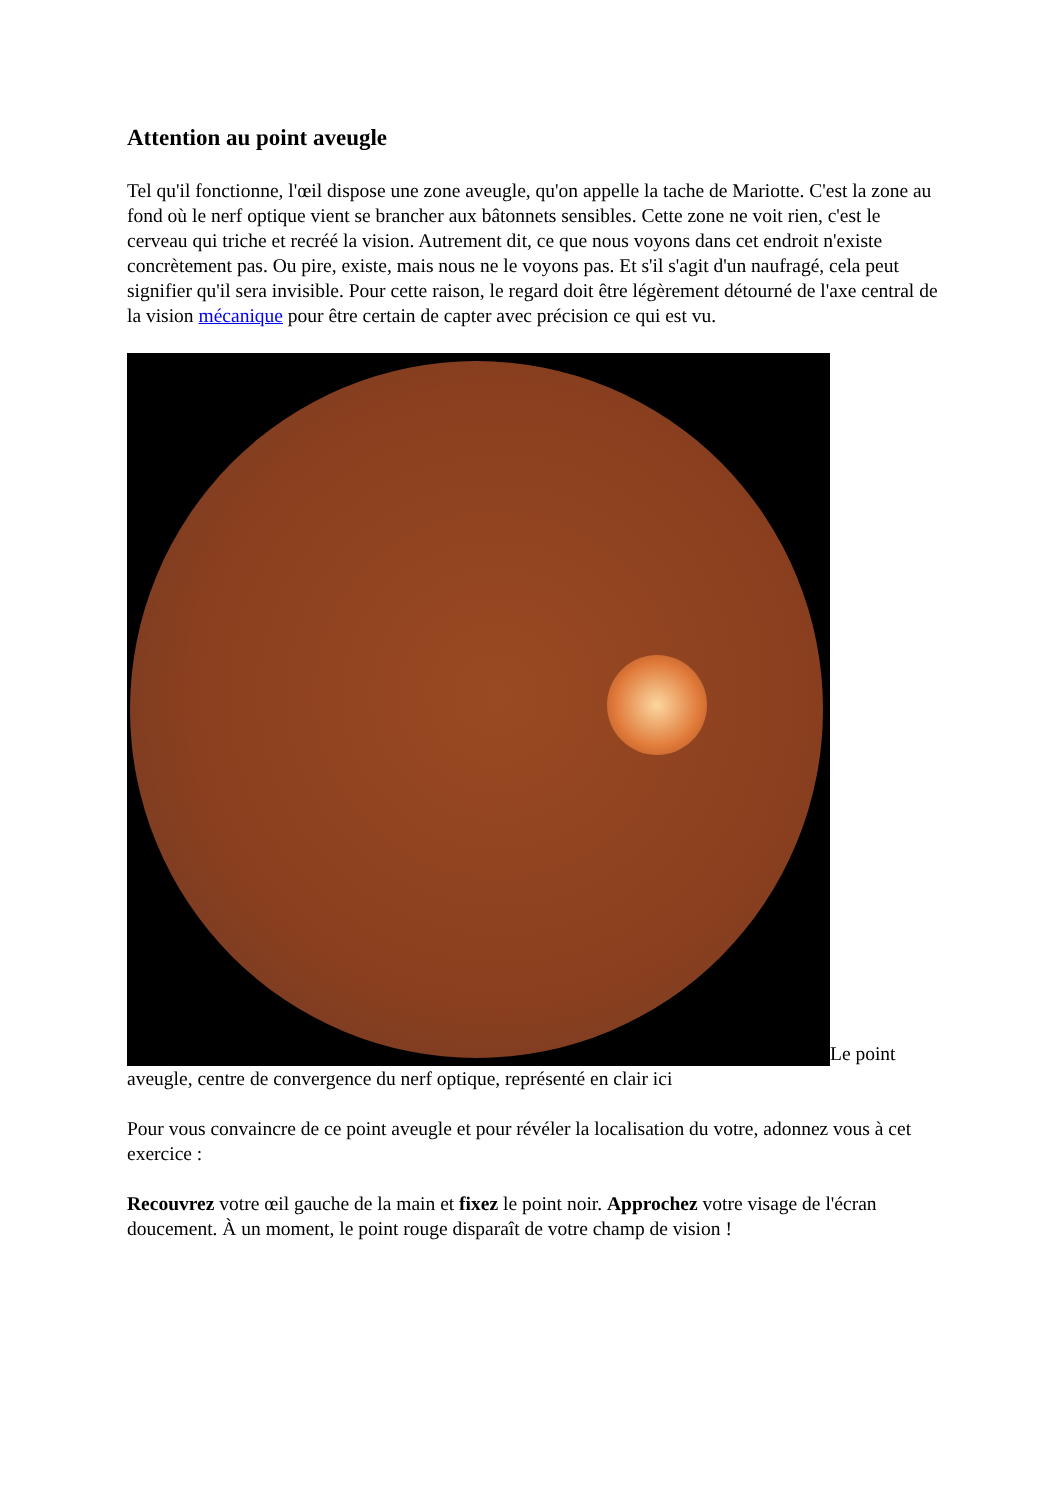Attention au point aveugle
Tel qu'il fonctionne, l'œil dispose une zone aveugle, qu'on appelle la tache de Mariotte. C'est la zone au fond où le nerf optique vient se brancher aux bâtonnets sensibles. Cette zone ne voit rien, c'est le cerveau qui triche et recréé la vision. Autrement dit, ce que nous voyons dans cet endroit n'existe concrètement pas. Ou pire, existe, mais nous ne le voyons pas. Et s'il s'agit d'un naufragé, cela peut signifier qu'il sera invisible. Pour cette raison, le regard doit être légèrement détourné de l'axe central de la vision mécanique pour être certain de capter avec précision ce qui est vu.
Le point aveugle, centre de convergence du nerf optique, représenté en clair ici
Pour vous convaincre de ce point aveugle et pour révéler la localisation du votre, adonnez vous à cet exercice :
Recouvrez votre œil gauche de la main et fixez le point noir. Approchez votre visage de l'écran doucement. À un moment, le point rouge disparaît de votre champ de vision !